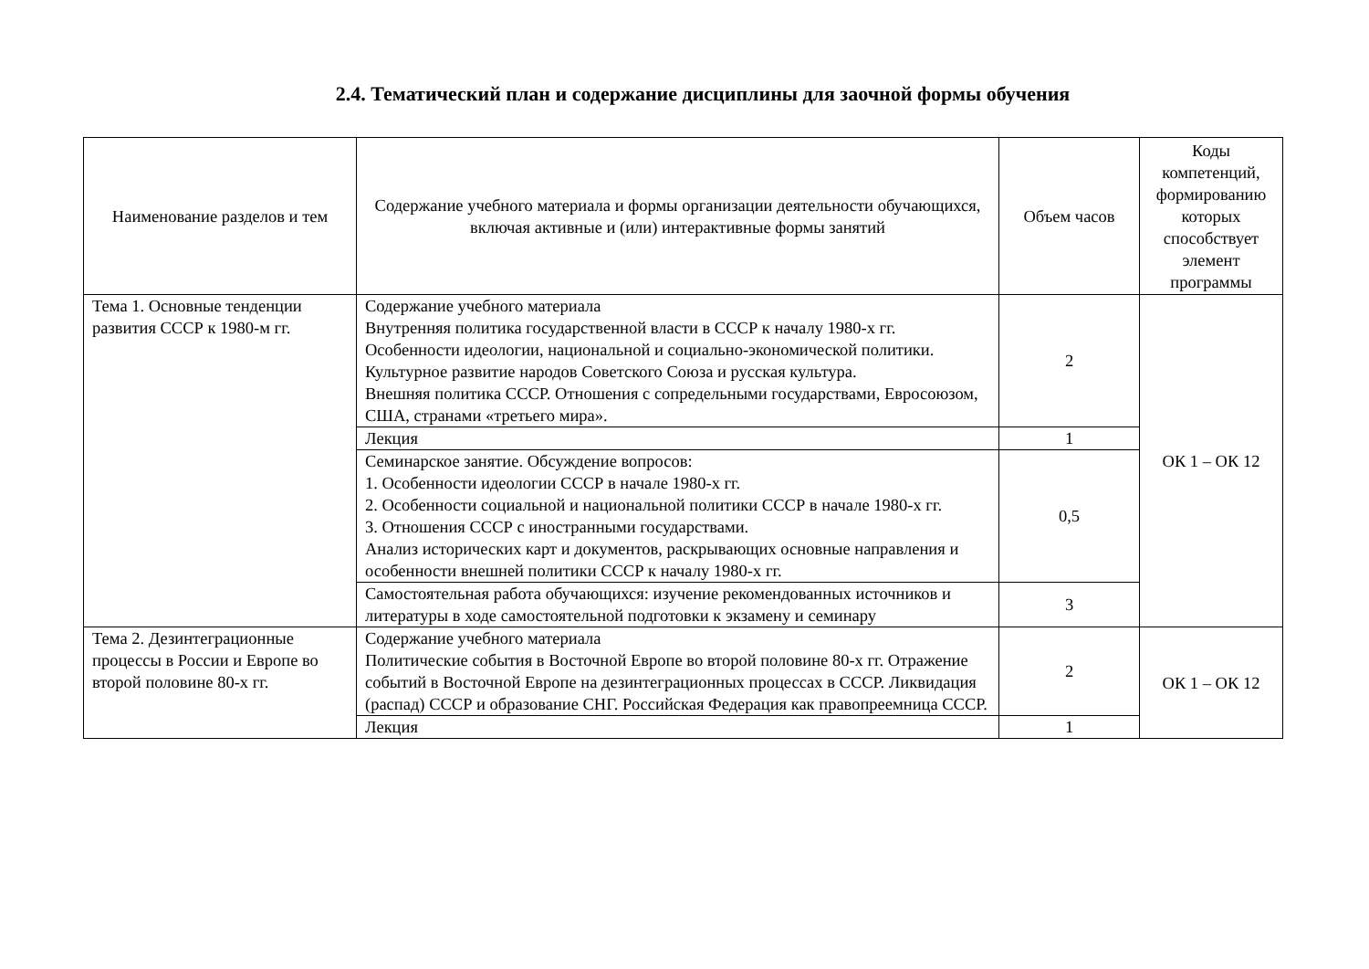2.4. Тематический план и содержание дисциплины для заочной формы обучения
| Наименование разделов и тем | Содержание учебного материала и формы организации деятельности обучающихся, включая активные и (или) интерактивные формы занятий | Объем часов | Коды компетенций, формированию которых способствует элемент программы |
| --- | --- | --- | --- |
| Тема 1. Основные тенденции развития СССР к 1980-м гг. | Содержание учебного материала Внутренняя политика государственной власти в СССР к началу 1980-х гг. Особенности идеологии, национальной и социально-экономической политики. Культурное развитие народов Советского Союза и русская культура. Внешняя политика СССР. Отношения с сопредельными государствами, Евросоюзом, США, странами «третьего мира». | 2 | ОК 1 – ОК 12 |
| | Лекция | 1 | |
| | Семинарское занятие. Обсуждение вопросов: 1. Особенности идеологии СССР в начале 1980-х гг. 2. Особенности социальной и национальной политики СССР в начале 1980-х гг. 3. Отношения СССР с иностранными государствами. Анализ исторических карт и документов, раскрывающих основные направления и особенности внешней политики СССР к началу 1980-х гг. | 0,5 | |
| | Самостоятельная работа обучающихся: изучение рекомендованных источников и литературы в ходе самостоятельной подготовки к экзамену и семинару | 3 | |
| Тема 2. Дезинтеграционные процессы в России и Европе во второй половине 80-х гг. | Содержание учебного материала Политические события в Восточной Европе во второй половине 80-х гг. Отражение событий в Восточной Европе на дезинтеграционных процессах в СССР. Ликвидация (распад) СССР и образование СНГ. Российская Федерация как правопреемница СССР. | 2 | ОК 1 – ОК 12 |
| | Лекция | 1 | |